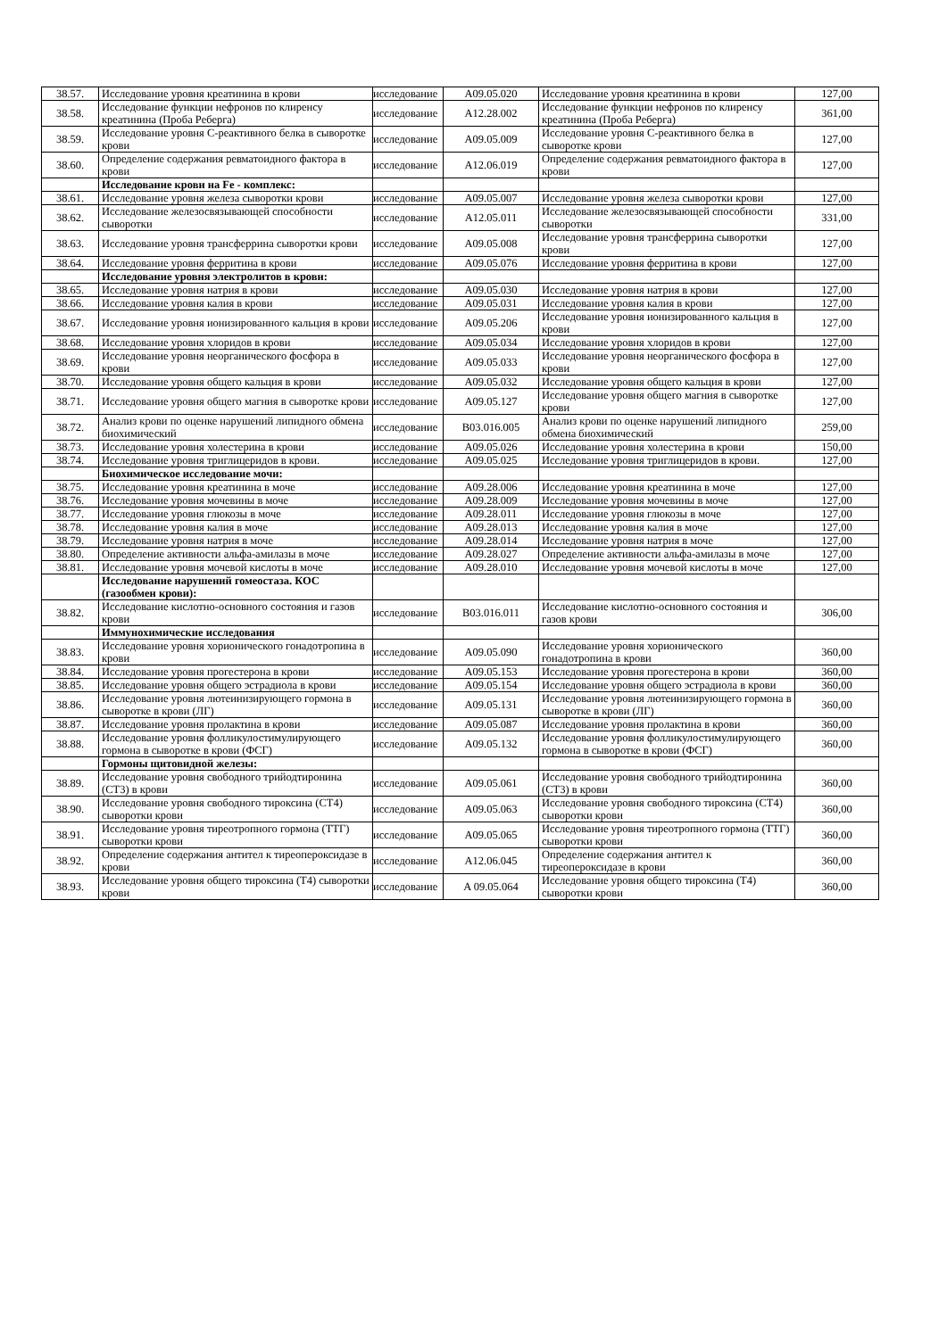| 38.57. | Исследование уровня креатинина в крови | исследование | A09.05.020 | Исследование уровня креатинина в крови | 127,00 |
| 38.58. | Исследование функции нефронов по клиренсу креатинина (Проба Реберга) | исследование | A12.28.002 | Исследование функции нефронов по клиренсу креатинина (Проба Реберга) | 361,00 |
| 38.59. | Исследование уровня С-реактивного белка в сыворотке крови | исследование | A09.05.009 | Исследование уровня С-реактивного белка в сыворотке крови | 127,00 |
| 38.60. | Определение содержания ревматоидного фактора в крови | исследование | A12.06.019 | Определение содержания ревматоидного фактора в крови | 127,00 |
| | Исследование крови на Fe - комплекс: | | | | |
| 38.61. | Исследование уровня железа сыворотки крови | исследование | A09.05.007 | Исследование уровня железа сыворотки крови | 127,00 |
| 38.62. | Исследование железосвязывающей способности сыворотки | исследование | A12.05.011 | Исследование железосвязывающей способности сыворотки | 331,00 |
| 38.63. | Исследование уровня трансферрина сыворотки крови | исследование | A09.05.008 | Исследование уровня трансферрина сыворотки крови | 127,00 |
| 38.64. | Исследование уровня ферритина в крови | исследование | A09.05.076 | Исследование уровня ферритина в крови | 127,00 |
| | Исследование уровня электролитов в крови: | | | | |
| 38.65. | Исследование уровня натрия в крови | исследование | A09.05.030 | Исследование уровня натрия в крови | 127,00 |
| 38.66. | Исследование уровня калия в крови | исследование | A09.05.031 | Исследование уровня калия в крови | 127,00 |
| 38.67. | Исследование уровня ионизированного кальция в крови | исследование | A09.05.206 | Исследование уровня ионизированного кальция в крови | 127,00 |
| 38.68. | Исследование уровня хлоридов в крови | исследование | A09.05.034 | Исследование уровня хлоридов в крови | 127,00 |
| 38.69. | Исследование уровня неорганического фосфора в крови | исследование | A09.05.033 | Исследование уровня неорганического фосфора в крови | 127,00 |
| 38.70. | Исследование уровня общего кальция в крови | исследование | A09.05.032 | Исследование уровня общего кальция в крови | 127,00 |
| 38.71. | Исследование уровня общего магния в сыворотке крови | исследование | A09.05.127 | Исследование уровня общего магния в сыворотке крови | 127,00 |
| 38.72. | Анализ крови по оценке нарушений липидного обмена биохимический | исследование | B03.016.005 | Анализ крови по оценке нарушений липидного обмена биохимический | 259,00 |
| 38.73. | Исследование уровня холестерина в крови | исследование | A09.05.026 | Исследование уровня холестерина в крови | 150,00 |
| 38.74. | Исследование уровня триглицеридов в крови. | исследование | A09.05.025 | Исследование уровня триглицеридов в крови. | 127,00 |
| | Биохимическое исследование мочи: | | | | |
| 38.75. | Исследование уровня креатинина в моче | исследование | A09.28.006 | Исследование уровня креатинина в моче | 127,00 |
| 38.76. | Исследование уровня мочевины в моче | исследование | A09.28.009 | Исследование уровня мочевины в моче | 127,00 |
| 38.77. | Исследование уровня глюкозы в моче | исследование | A09.28.011 | Исследование уровня глюкозы в моче | 127,00 |
| 38.78. | Исследование уровня калия в моче | исследование | A09.28.013 | Исследование уровня калия в моче | 127,00 |
| 38.79. | Исследование уровня натрия в моче | исследование | A09.28.014 | Исследование уровня натрия в моче | 127,00 |
| 38.80. | Определение активности альфа-амилазы в моче | исследование | A09.28.027 | Определение активности альфа-амилазы в моче | 127,00 |
| 38.81. | Исследование уровня мочевой кислоты в моче | исследование | A09.28.010 | Исследование уровня мочевой кислоты в моче | 127,00 |
| | Исследование нарушений гомеостаза. КОС (газообмен крови): | | | | |
| 38.82. | Исследование кислотно-основного состояния и газов крови | исследование | B03.016.011 | Исследование кислотно-основного состояния и газов крови | 306,00 |
| | Иммунохимические исследования | | | | |
| 38.83. | Исследование уровня хорионического гонадотропина в крови | исследование | A09.05.090 | Исследование уровня хорионического гонадотропина в крови | 360,00 |
| 38.84. | Исследование уровня прогестерона в крови | исследование | A09.05.153 | Исследование уровня прогестерона в крови | 360,00 |
| 38.85. | Исследование уровня общего эстрадиола в крови | исследование | A09.05.154 | Исследование уровня общего эстрадиола в крови | 360,00 |
| 38.86. | Исследование уровня лютеинизирующего гормона в сыворотке в крови (ЛГ) | исследование | A09.05.131 | Исследование уровня лютеинизирующего гормона в сыворотке в крови (ЛГ) | 360,00 |
| 38.87. | Исследование уровня пролактина в крови | исследование | A09.05.087 | Исследование уровня пролактина в крови | 360,00 |
| 38.88. | Исследование уровня фолликулостимулирующего гормона в сыворотке в крови (ФСГ) | исследование | A09.05.132 | Исследование уровня фолликулостимулирующего гормона в сыворотке в крови (ФСГ) | 360,00 |
| | Гормоны щитовидной железы: | | | | |
| 38.89. | Исследование уровня свободного трийодтиронина (СТ3) в крови | исследование | A09.05.061 | Исследование уровня свободного трийодтиронина (СТ3) в крови | 360,00 |
| 38.90. | Исследование уровня свободного тироксина (СТ4) сыворотки крови | исследование | A09.05.063 | Исследование уровня свободного тироксина (СТ4) сыворотки крови | 360,00 |
| 38.91. | Исследование уровня тиреотропного гормона (ТТГ) сыворотки крови | исследование | A09.05.065 | Исследование уровня тиреотропного гормона (ТТГ) сыворотки крови | 360,00 |
| 38.92. | Определение содержания антител к тиреопероксидазе в крови | исследование | A12.06.045 | Определение содержания антител к тиреопероксидазе в крови | 360,00 |
| 38.93. | Исследование уровня общего тироксина (Т4) сыворотки крови | исследование | A 09.05.064 | Исследование уровня общего тироксина (Т4) сыворотки крови | 360,00 |